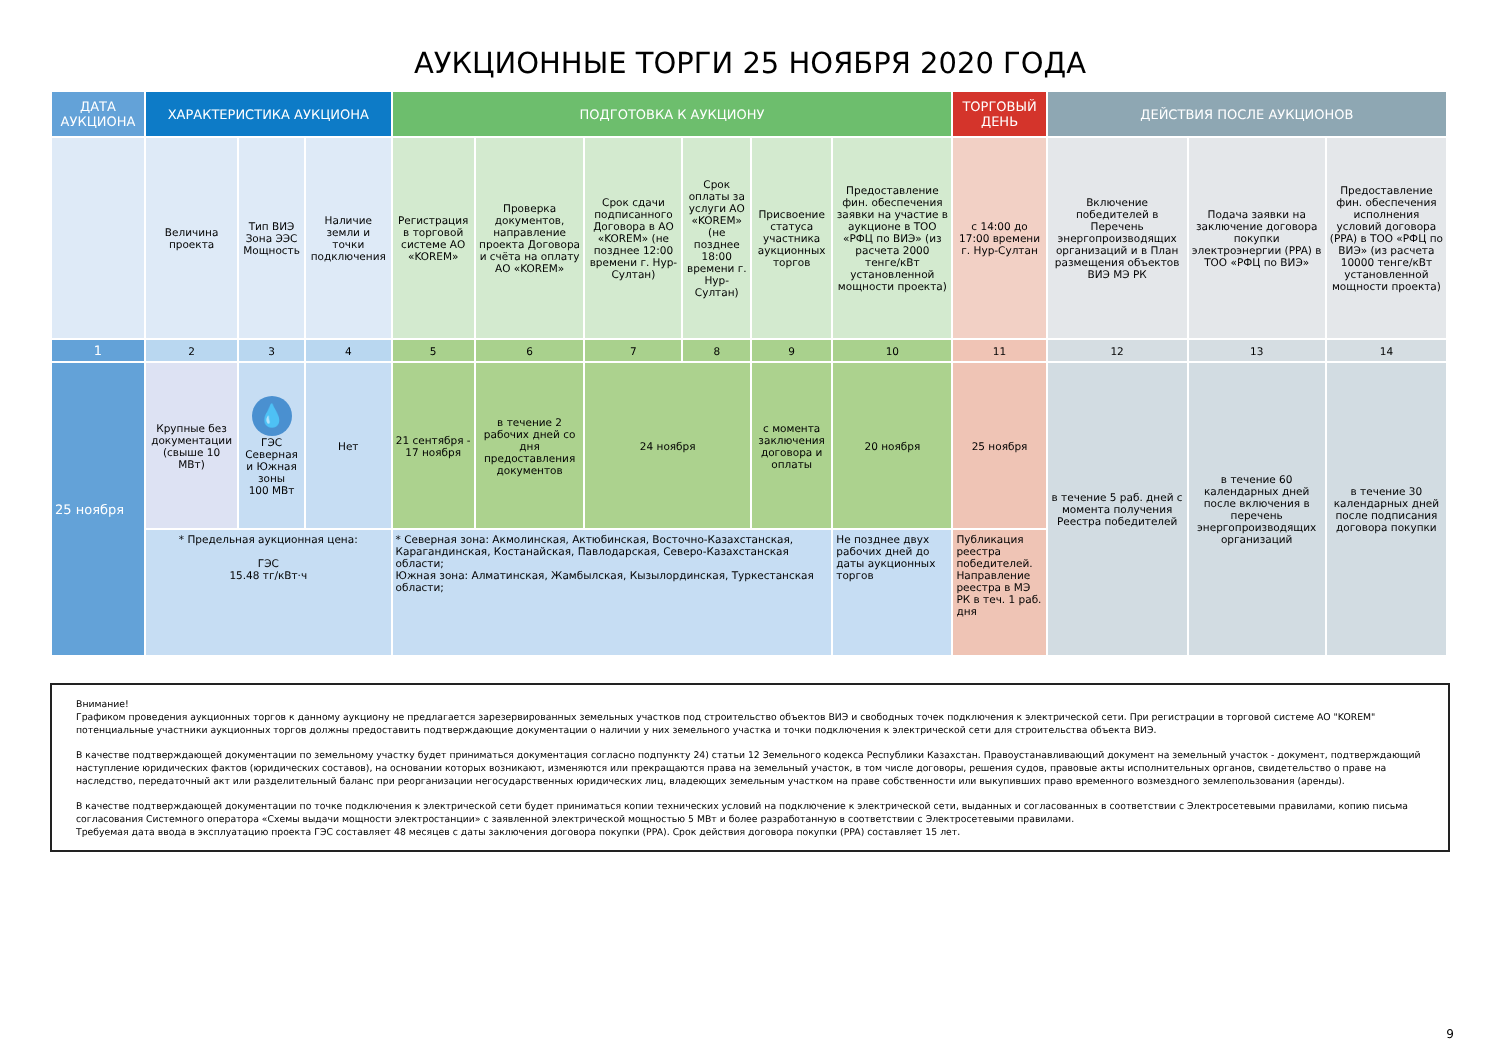АУКЦИОННЫЕ ТОРГИ 25 НОЯБРЯ 2020 ГОДА
| ДАТА АУКЦИОНА | ХАРАКТЕРИСТИКА АУКЦИОНА | | | ПОДГОТОВКА К АУКЦИОНУ | | | | | | ТОРГОВЫЙ ДЕНЬ | ДЕЙСТВИЯ ПОСЛЕ АУКЦИОНОВ | | |
| --- | --- | --- | --- | --- | --- | --- | --- | --- | --- | --- | --- | --- | --- |
| | Величина проекта | Тип ВИЭ Зона ЭЭС Мощность | Наличие земли и точки подключения | Регистрация в торговой системе АО «KOREM» | Проверка документов, направление проекта Договора и счёта на оплату АО «KOREM» | Срок сдачи подписанного Договора в АО «KOREM» (не позднее 12:00 времени г. Нур-Султан) | Срок оплаты за услуги АО «KOREM» (не позднее 18:00 времени г. Нур-Султан) | Присвоение статуса участника аукционных торгов | Предоставление фин. обеспечения заявки на участие в аукционе в ТОО «РФЦ по ВИЭ» (из расчета 2000 тенге/кВт установленной мощности проекта) | с 14:00 до 17:00 времени г. Нур-Султан | Включение победителей в Перечень энергопроизводящих организаций и в План размещения объектов ВИЭ МЭ РК | Подача заявки на заключение договора покупки электроэнергии (PPA) в ТОО «РФЦ по ВИЭ» | Предоставление фин. обеспечения исполнения условий договора (PPA) в ТОО «РФЦ по ВИЭ» (из расчета 10000 тенге/кВт установленной мощности проекта) |
| 1 | 2 | 3 | 4 | 5 | 6 | 7 | 8 | 9 | 10 | 11 | 12 | 13 | 14 |
| 25 ноября | Крупные без документации (свыше 10 МВт) | 💧 ГЭС Северная и Южная зоны 100 МВт | Нет | 21 сентября - 17 ноября | в течение 2 рабочих дней со дня предоставления документов | 24 ноября | | с момента заключения договора и оплаты | 20 ноября | 25 ноября | в течение 5 раб. дней с момента получения Реестра победителей | в течение 60 календарных дней после включения в перечень энергопроизводящих организаций | в течение 30 календарных дней после подписания договора покупки |
| | * Предельная аукционная цена: ГЭС 15.48 тг/кВт·ч | | | * Северная зона: Акмолинская, Актюбинская, Восточно-Казахстанская, Карагандинская, Костанайская, Павлодарская, Северо-Казахстанская области; Южная зона: Алматинская, Жамбылская, Кызылординская, Туркестанская области; | | | | | Не позднее двух рабочих дней до даты аукционных торгов | Публикация реестра победителей. Направление реестра в МЭ РК в теч. 1 раб. дня | | | |
Внимание!
Графиком проведения аукционных торгов к данному аукциону не предлагается зарезервированных земельных участков под строительство объектов ВИЭ и свободных точек подключения к электрической сети. При регистрации в торговой системе АО "KOREM" потенциальные участники аукционных торгов должны предоставить подтверждающие документации о наличии у них земельного участка и точки подключения к электрической сети для строительства объекта ВИЭ.
В качестве подтверждающей документации по земельному участку будет приниматься документация согласно подпункту 24) статьи 12 Земельного кодекса Республики Казахстан. Правоустанавливающий документ на земельный участок - документ, подтверждающий наступление юридических фактов (юридических составов), на основании которых возникают, изменяются или прекращаются права на земельный участок, в том числе договоры, решения судов, правовые акты исполнительных органов, свидетельство о праве на наследство, передаточный акт или разделительный баланс при реорганизации негосударственных юридических лиц, владеющих земельным участком на праве собственности или выкупивших право временного возмездного землепользования (аренды).
В качестве подтверждающей документации по точке подключения к электрической сети будет приниматься копии технических условий на подключение к электрической сети, выданных и согласованных в соответствии с Электросетевыми правилами, копию письма согласования Системного оператора «Схемы выдачи мощности электростанции» с заявленной электрической мощностью 5 МВт и более разработанную в соответствии с Электросетевыми правилами.
Требуемая дата ввода в эксплуатацию проекта ГЭС составляет 48 месяцев с даты заключения договора покупки (PPA). Срок действия договора покупки (PPA) составляет 15 лет.
9